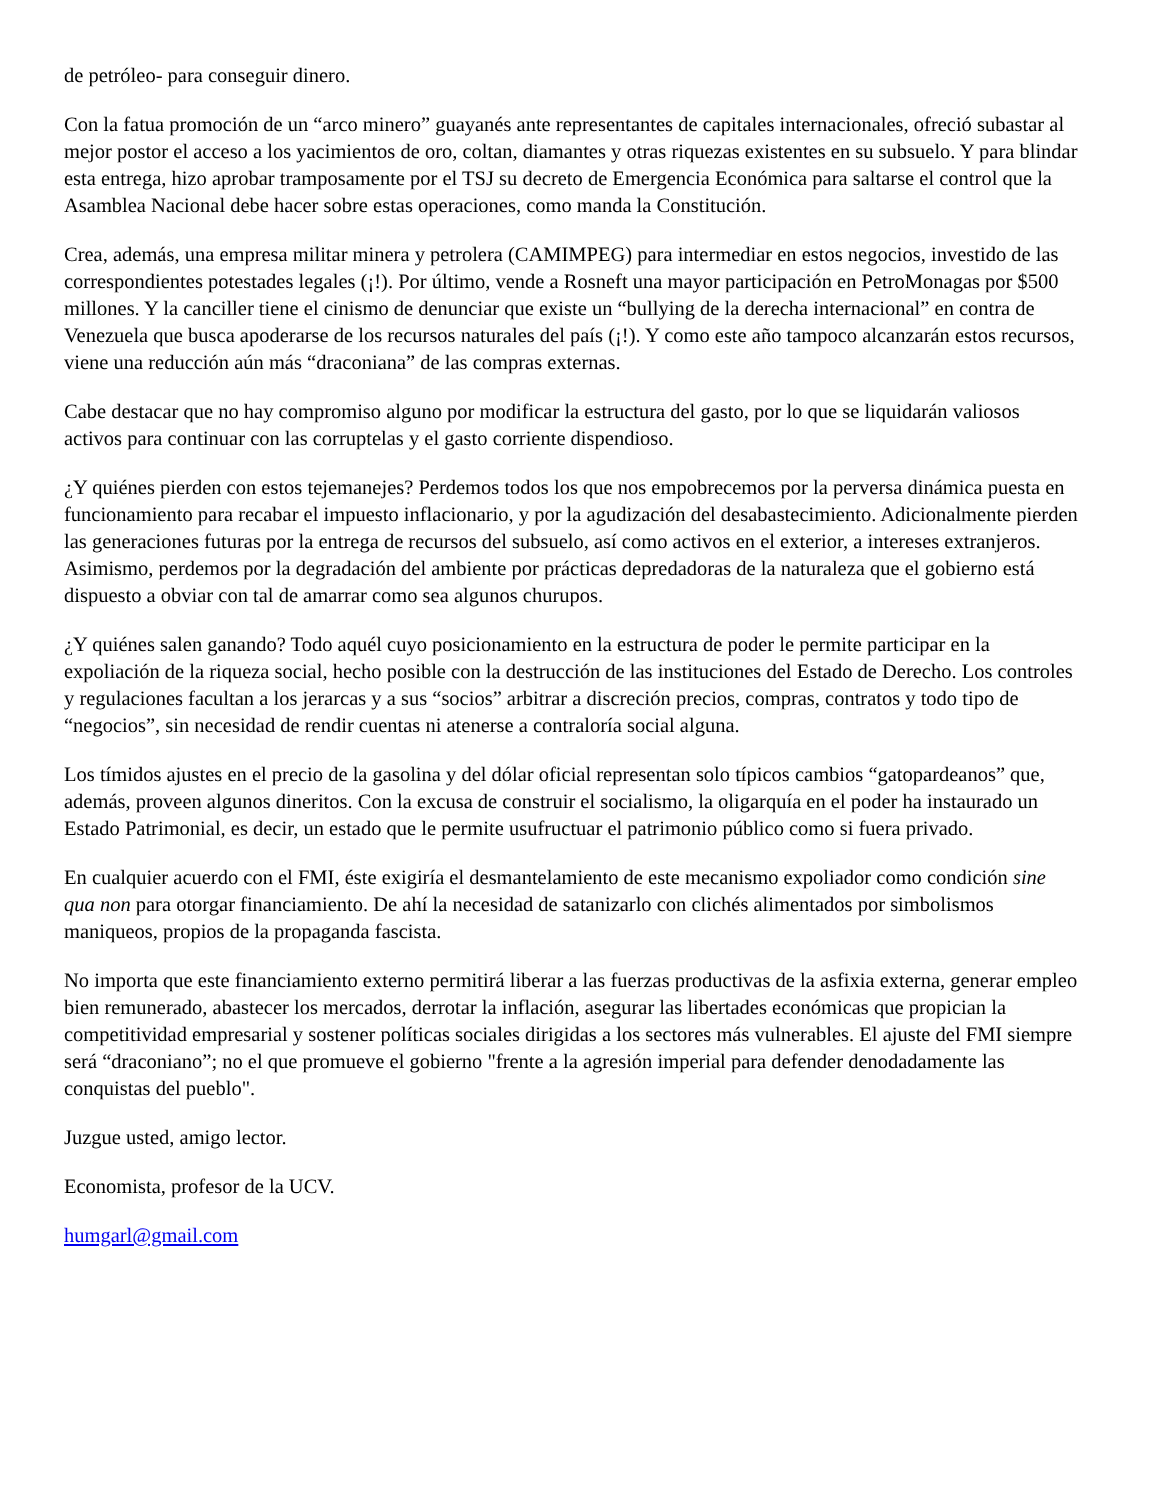de petróleo- para conseguir dinero.
Con la fatua promoción de un “arco minero” guayanés ante representantes de capitales internacionales, ofreció subastar al mejor postor el acceso a los yacimientos de oro, coltan, diamantes y otras riquezas existentes en su subsuelo. Y para blindar esta entrega, hizo aprobar tramposamente por el TSJ su decreto de Emergencia Económica para saltarse el control que la Asamblea Nacional debe hacer sobre estas operaciones, como manda la Constitución.
Crea, además, una empresa militar minera y petrolera (CAMIMPEG) para intermediar en estos negocios, investido de las correspondientes potestades legales (¡!). Por último, vende a Rosneft una mayor participación en PetroMonagas por $500 millones. Y la canciller tiene el cinismo de denunciar que existe un “bullying de la derecha internacional” en contra de Venezuela que busca apoderarse de los recursos naturales del país (¡!). Y como este año tampoco alcanzarán estos recursos, viene una reducción aún más “draconiana” de las compras externas.
Cabe destacar que no hay compromiso alguno por modificar la estructura del gasto, por lo que se liquidarán valiosos activos para continuar con las corruptelas y el gasto corriente dispendioso.
¿Y quiénes pierden con estos tejemanejes? Perdemos todos los que nos empobrecemos por la perversa dinámica puesta en funcionamiento para recabar el impuesto inflacionario, y por la agudización del desabastecimiento. Adicionalmente pierden las generaciones futuras por la entrega de recursos del subsuelo, así como activos en el exterior, a intereses extranjeros. Asimismo, perdemos por la degradación del ambiente por prácticas depredadoras de la naturaleza que el gobierno está dispuesto a obviar con tal de amarrar como sea algunos churupos.
¿Y quiénes salen ganando? Todo aquél cuyo posicionamiento en la estructura de poder le permite participar en la expoliación de la riqueza social, hecho posible con la destrucción de las instituciones del Estado de Derecho. Los controles y regulaciones facultan a los jerarcas y a sus “socios” arbitrar a discreción precios, compras, contratos y todo tipo de “negocios”, sin necesidad de rendir cuentas ni atenerse a contraloría social alguna.
Los tímidos ajustes en el precio de la gasolina y del dólar oficial representan solo típicos cambios “gatopardeanos” que, además, proveen algunos dineritos. Con la excusa de construir el socialismo, la oligarquía en el poder ha instaurado un Estado Patrimonial, es decir, un estado que le permite usufructuar el patrimonio público como si fuera privado.
En cualquier acuerdo con el FMI, éste exigiría el desmantelamiento de este mecanismo expoliador como condición sine qua non para otorgar financiamiento. De ahí la necesidad de satanizarlo con clichés alimentados por simbolismos maniqueos, propios de la propaganda fascista.
No importa que este financiamiento externo permitirá liberar a las fuerzas productivas de la asfixia externa, generar empleo bien remunerado, abastecer los mercados, derrotar la inflación, asegurar las libertades económicas que propician la competitividad empresarial y sostener políticas sociales dirigidas a los sectores más vulnerables. El ajuste del FMI siempre será “draconiano”; no el que promueve el gobierno "frente a la agresión imperial para defender denodadamente las conquistas del pueblo".
Juzgue usted, amigo lector.
Economista, profesor de la UCV.
humgarl@gmail.com